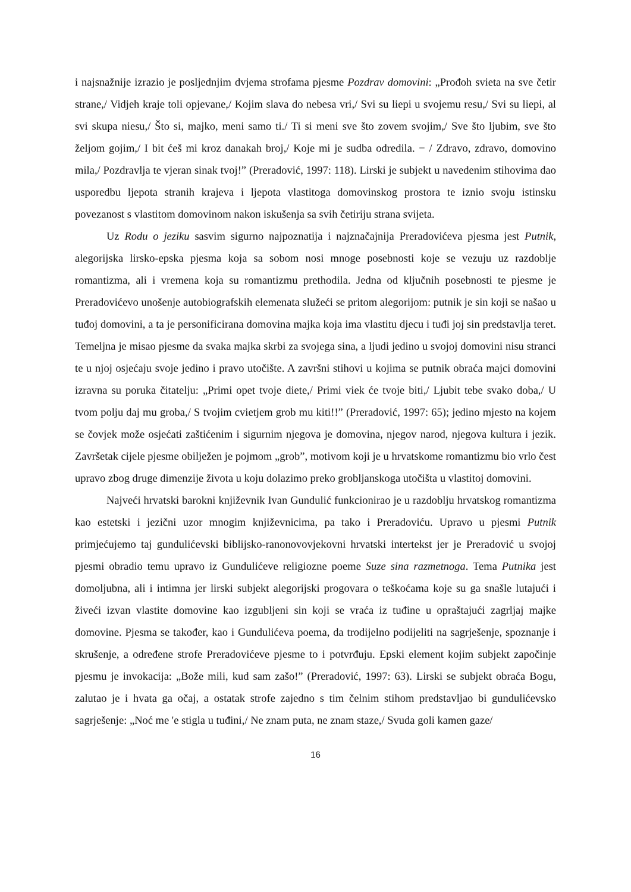i najsnažnije izrazio je posljednjim dvjema strofama pjesme Pozdrav domovini: „Prođoh svieta na sve četir strane,/ Vidjeh kraje toli opjevane,/ Kojim slava do nebesa vri,/ Svi su liepi u svojemu resu,/ Svi su liepi, al svi skupa niesu,/ Što si, majko, meni samo ti./ Ti si meni sve što zovem svojim,/ Sve što ljubim, sve što željom gojim,/ I bit ćeš mi kroz danakah broj,/ Koje mi je sudba odredila. − / Zdravo, zdravo, domovino mila,/ Pozdravlja te vjeran sinak tvoj!” (Preradović, 1997: 118). Lirski je subjekt u navedenim stihovima dao usporedbu ljepota stranih krajeva i ljepota vlastitoga domovinskog prostora te iznio svoju istinsku povezanost s vlastitom domovinom nakon iskušenja sa svih četiriju strana svijeta.
Uz Rodu o jeziku sasvim sigurno najpoznatija i najznačajnija Preradovićeva pjesma jest Putnik, alegorijska lirsko-epska pjesma koja sa sobom nosi mnoge posebnosti koje se vezuju uz razdoblje romantizma, ali i vremena koja su romantizmu prethodila. Jedna od ključnih posebnosti te pjesme je Preradovićevo unošenje autobiografskih elemenata služeći se pritom alegorijom: putnik je sin koji se našao u tuđoj domovini, a ta je personificirana domovina majka koja ima vlastitu djecu i tuđi joj sin predstavlja teret. Temeljna je misao pjesme da svaka majka skrbi za svojega sina, a ljudi jedino u svojoj domovini nisu stranci te u njoj osjećaju svoje jedino i pravo utočište. A završni stihovi u kojima se putnik obraća majci domovini izravna su poruka čitatelju: „Primi opet tvoje diete,/ Primi viek će tvoje biti,/ Ljubit tebe svako doba,/ U tvom polju daj mu groba,/ S tvojim cvietjem grob mu kiti!!” (Preradović, 1997: 65); jedino mjesto na kojem se čovjek može osjećati zaštićenim i sigurnim njegova je domovina, njegov narod, njegova kultura i jezik. Završetak cijele pjesme obilježen je pojmom „grob”, motivom koji je u hrvatskome romantizmu bio vrlo čest upravo zbog druge dimenzije života u koju dolazimo preko grobljanskoga utočišta u vlastitoj domovini.
Najveći hrvatski barokni književnik Ivan Gundulić funkcionirao je u razdoblju hrvatskog romantizma kao estetski i jezični uzor mnogim književnicima, pa tako i Preradoviću. Upravo u pjesmi Putnik primjećujemo taj gundulićevski biblijsko-ranonovovjekovni hrvatski intertekst jer je Preradović u svojoj pjesmi obradio temu upravo iz Gundulićeve religiozne poeme Suze sina razmetnoga. Tema Putnika jest domoljubna, ali i intimna jer lirski subjekt alegorijski progovara o teškoćama koje su ga snašle lutajući i živeći izvan vlastite domovine kao izgubljeni sin koji se vraća iz tuđine u opraštajući zagrljaj majke domovine. Pjesma se također, kao i Gundulićeva poema, da trodijelno podijeliti na sagrješenje, spoznanje i skrušenje, a određene strofe Preradovićeve pjesme to i potvrđuju. Epski element kojim subjekt započinje pjesmu je invokacija: „Bože mili, kud sam zašo!” (Preradović, 1997: 63). Lirski se subjekt obraća Bogu, zalutao je i hvata ga očaj, a ostatak strofe zajedno s tim čelnim stihom predstavljao bi gundulićevsko sagrješenje: „Noć me 'e stigla u tuđini,/ Ne znam puta, ne znam staze,/ Svuda goli kamen gaze/
16